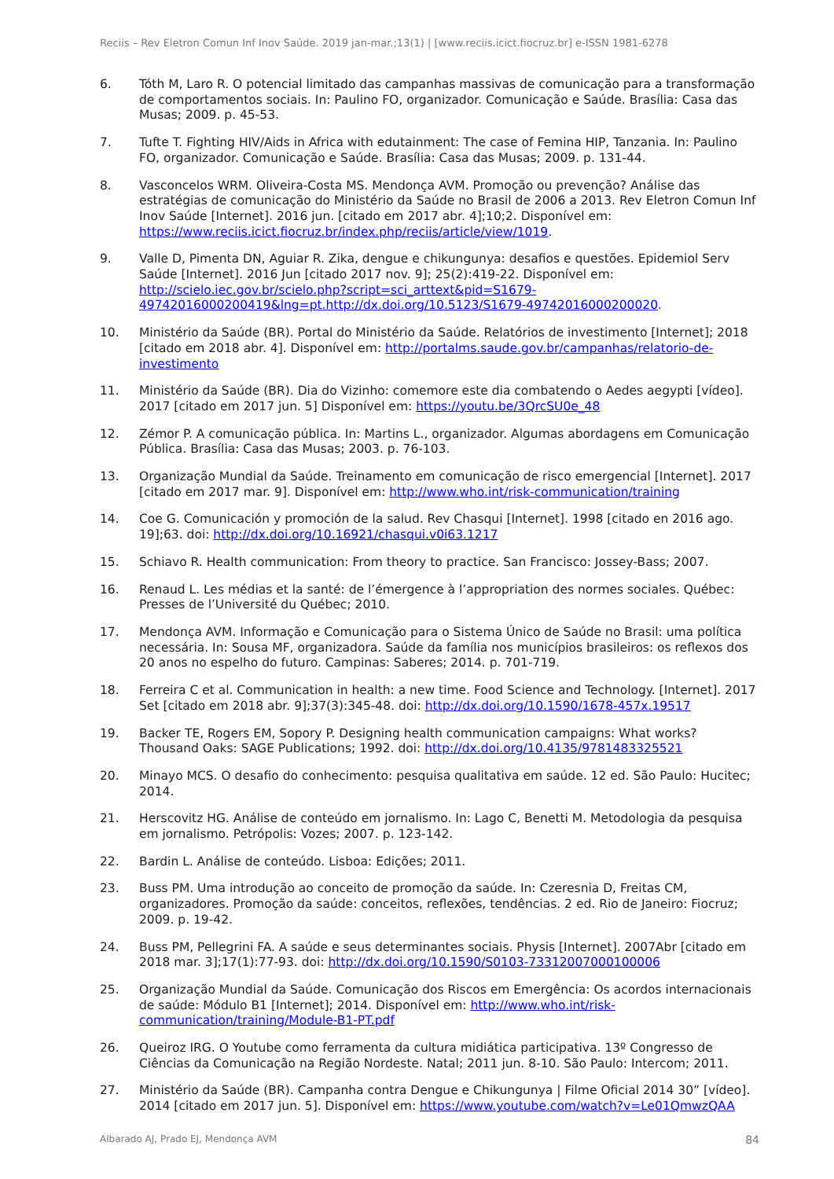Reciis – Rev Eletron Comun Inf Inov Saúde. 2019 jan-mar.;13(1) | [www.reciis.icict.fiocruz.br] e-ISSN 1981-6278
6. Tóth M, Laro R. O potencial limitado das campanhas massivas de comunicação para a transformação de comportamentos sociais. In: Paulino FO, organizador. Comunicação e Saúde. Brasília: Casa das Musas; 2009. p. 45-53.
7. Tufte T. Fighting HIV/Aids in Africa with edutainment: The case of Femina HIP, Tanzania. In: Paulino FO, organizador. Comunicação e Saúde. Brasília: Casa das Musas; 2009. p. 131-44.
8. Vasconcelos WRM. Oliveira-Costa MS. Mendonça AVM. Promoção ou prevenção? Análise das estratégias de comunicação do Ministério da Saúde no Brasil de 2006 a 2013. Rev Eletron Comun Inf Inov Saúde [Internet]. 2016 jun. [citado em 2017 abr. 4];10;2. Disponível em: https://www.reciis.icict.fiocruz.br/index.php/reciis/article/view/1019.
9. Valle D, Pimenta DN, Aguiar R. Zika, dengue e chikungunya: desafios e questões. Epidemiol Serv Saúde [Internet]. 2016 Jun [citado 2017 nov. 9]; 25(2):419-22. Disponível em: http://scielo.iec.gov.br/scielo.php?script=sci_arttext&pid=S1679-49742016000200419&lng=pt.http://dx.doi.org/10.5123/S1679-49742016000200020.
10. Ministério da Saúde (BR). Portal do Ministério da Saúde. Relatórios de investimento [Internet]; 2018 [citado em 2018 abr. 4]. Disponível em: http://portalms.saude.gov.br/campanhas/relatorio-de-investimento
11. Ministério da Saúde (BR). Dia do Vizinho: comemore este dia combatendo o Aedes aegypti [vídeo]. 2017 [citado em 2017 jun. 5] Disponível em: https://youtu.be/3QrcSU0e_48
12. Zémor P. A comunicação pública. In: Martins L., organizador. Algumas abordagens em Comunicação Pública. Brasília: Casa das Musas; 2003. p. 76-103.
13. Organização Mundial da Saúde. Treinamento em comunicação de risco emergencial [Internet]. 2017 [citado em 2017 mar. 9]. Disponível em: http://www.who.int/risk-communication/training
14. Coe G. Comunicación y promoción de la salud. Rev Chasqui [Internet]. 1998 [citado en 2016 ago. 19];63. doi: http://dx.doi.org/10.16921/chasqui.v0i63.1217
15. Schiavo R. Health communication: From theory to practice. San Francisco: Jossey-Bass; 2007.
16. Renaud L. Les médias et la santé: de l’émergence à l’appropriation des normes sociales. Québec: Presses de l’Université du Québec; 2010.
17. Mendonça AVM. Informação e Comunicação para o Sistema Único de Saúde no Brasil: uma política necessária. In: Sousa MF, organizadora. Saúde da família nos municípios brasileiros: os reflexos dos 20 anos no espelho do futuro. Campinas: Saberes; 2014. p. 701-719.
18. Ferreira C et al. Communication in health: a new time. Food Science and Technology. [Internet]. 2017 Set [citado em 2018 abr. 9];37(3):345-48. doi: http://dx.doi.org/10.1590/1678-457x.19517
19. Backer TE, Rogers EM, Sopory P. Designing health communication campaigns: What works? Thousand Oaks: SAGE Publications; 1992. doi: http://dx.doi.org/10.4135/9781483325521
20. Minayo MCS. O desafio do conhecimento: pesquisa qualitativa em saúde. 12 ed. São Paulo: Hucitec; 2014.
21. Herscovitz HG. Análise de conteúdo em jornalismo. In: Lago C, Benetti M. Metodologia da pesquisa em jornalismo. Petrópolis: Vozes; 2007. p. 123-142.
22. Bardin L. Análise de conteúdo. Lisboa: Edições; 2011.
23. Buss PM. Uma introdução ao conceito de promoção da saúde. In: Czeresnia D, Freitas CM, organizadores. Promoção da saúde: conceitos, reflexões, tendências. 2 ed. Rio de Janeiro: Fiocruz; 2009. p. 19-42.
24. Buss PM, Pellegrini FA. A saúde e seus determinantes sociais. Physis [Internet]. 2007Abr [citado em 2018 mar. 3];17(1):77-93. doi: http://dx.doi.org/10.1590/S0103-73312007000100006
25. Organização Mundial da Saúde. Comunicação dos Riscos em Emergência: Os acordos internacionais de saúde: Módulo B1 [Internet]; 2014. Disponível em: http://www.who.int/risk-communication/training/Module-B1-PT.pdf
26. Queiroz IRG. O Youtube como ferramenta da cultura midiática participativa. 13º Congresso de Ciências da Comunicação na Região Nordeste. Natal; 2011 jun. 8-10. São Paulo: Intercom; 2011.
27. Ministério da Saúde (BR). Campanha contra Dengue e Chikungunya | Filme Oficial 2014 30” [vídeo]. 2014 [citado em 2017 jun. 5]. Disponível em: https://www.youtube.com/watch?v=Le01QmwzQAA
Albarado AJ, Prado EJ, Mendonça AVM
84